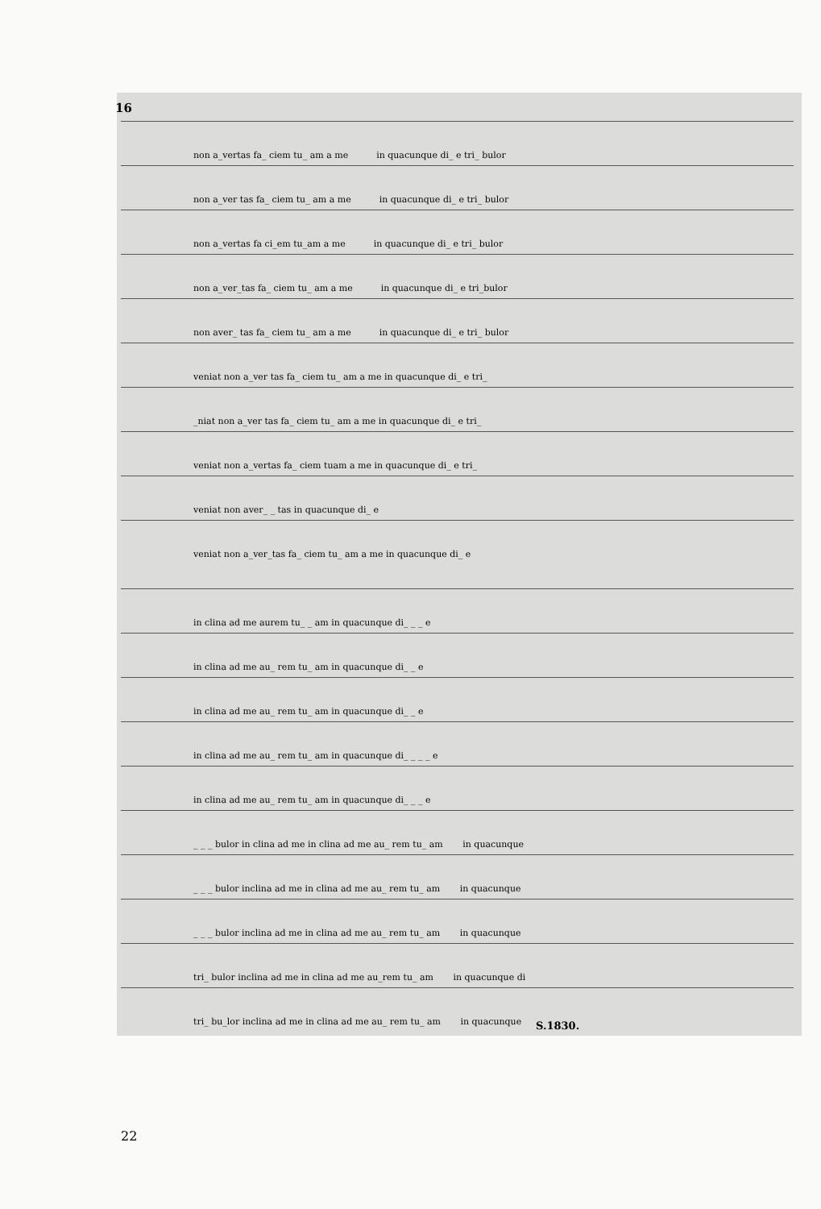16
non a_vertas fa_ ciem tu_ am a me in quacunque di_ e tri_ bulor
non a_ver tas fa_ ciem tu_ am a me in quacunque di_ e tri_ bulor
non a_vertas fa ci_em tu_am a me in quacunque di_ e tri_ bulor
non a_ver_tas fa_ ciem tu_ am a me in quacunque di_ e tri_bulor
non aver_ tas fa_ ciem tu_ am a me in quacunque di_ e tri_ bulor
veniat non a_ver tas fa_ ciem tu_ am a me in quacunque di_ e tri_
_niat non a_ver tas fa_ ciem tu_ am a me in quacunque di_ e tri_
veniat non a_vertas fa_ ciem tuam a me in quacunque di_ e tri_
veniat non aver_ _ tas in quacunque di_ e
veniat non a_ver_tas fa_ ciem tu_ am a me in quacunque di_ e
in clina ad me aurem tu_ _ am in quacunque di_ _ _ e
in clina ad me au_ rem tu_ am in quacunque di_ _ e
in clina ad me au_ rem tu_ am in quacunque di_ _ e
in clina ad me au_ rem tu_ am in quacunque di_ _ _ _ e
in clina ad me au_ rem tu_ am in quacunque di_ _ _ e
_ _ _ bulor in clina ad me in clina ad me au_ rem tu_ am in quacunque
_ _ _ bulor inclina ad me in clina ad me au_ rem tu_ am in quacunque
_ _ _ bulor inclina ad me in clina ad me au_ rem tu_ am in quacunque
tri_ bulor inclina ad me in clina ad me au_rem tu_ am in quacunque di
tri_ bu_lor inclina ad me in clina ad me au_ rem tu_ am in quacunque
S.1830.
22